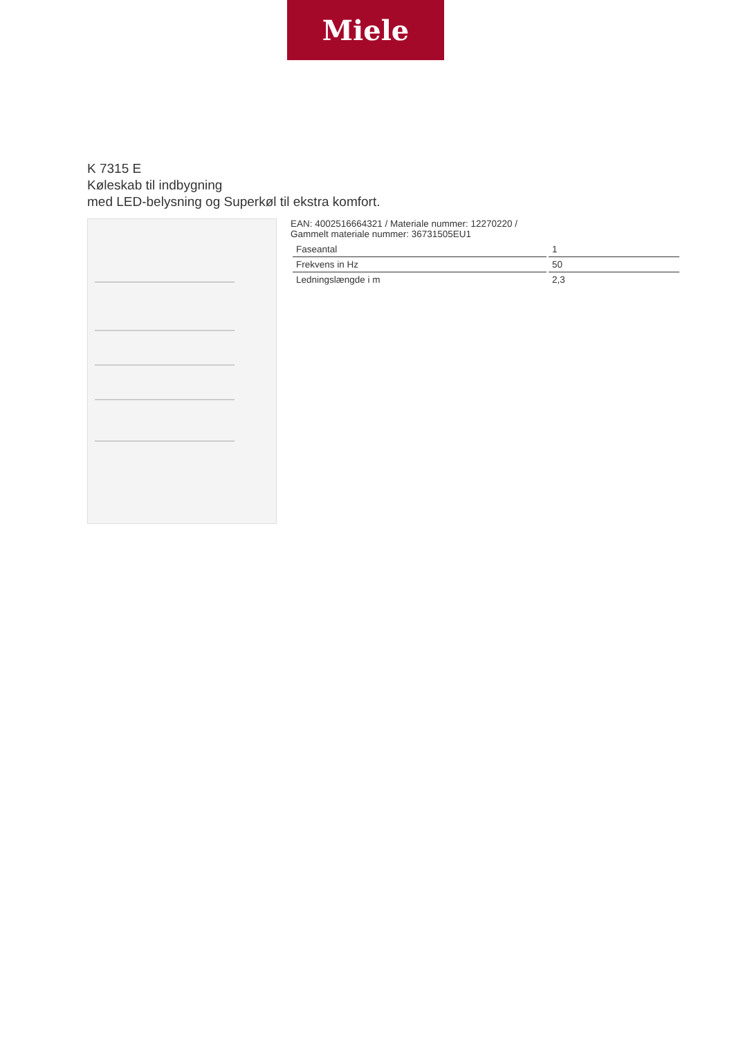Miele
K 7315 E
Køleskab til indbygning
med LED-belysning og Superkøl til ekstra komfort.
EAN: 4002516664321 / Materiale nummer: 12270220 /
Gammelt materiale nummer: 36731505EU1
| Faseantal | 1 |
| Frekvens in Hz | 50 |
| Ledningslængde i m | 2,3 |